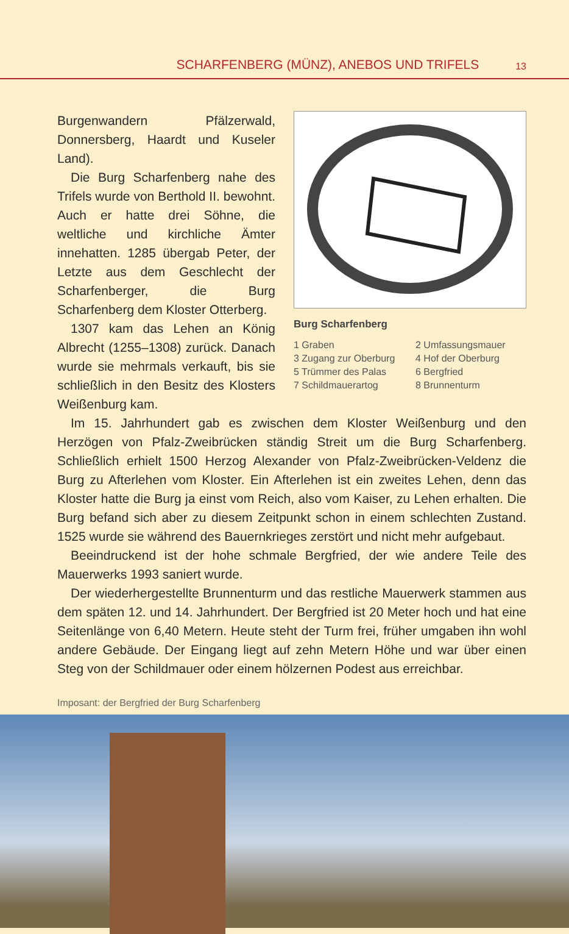SCHARFENBERG (MÜNZ), ANEBOS UND TRIFELS 13
Burg Scharfenberg
1 Graben 2 Umfassungsmauer 3 Zugang zur Oberburg 4 Hof der Oberburg 5 Trümmer des Palas 6 Bergfried 7 Schildmauerartog 8 Brunnenturm
Burgenwandern Pfälzerwald, Donnersberg, Haardt und Kuseler Land).
Die Burg Scharfenberg nahe des Trifels wurde von Berthold II. bewohnt. Auch er hatte drei Söhne, die weltliche und kirchliche Ämter innehatten. 1285 übergab Peter, der Letzte aus dem Geschlecht der Scharfenberger, die Burg Scharfenberg dem Kloster Otterberg.
1307 kam das Lehen an König Albrecht (1255–1308) zurück. Danach wurde sie mehrmals verkauft, bis sie schließlich in den Besitz des Klosters Weißenburg kam.
Im 15. Jahrhundert gab es zwischen dem Kloster Weißenburg und den Herzögen von Pfalz-Zweibrücken ständig Streit um die Burg Scharfenberg. Schließlich erhielt 1500 Herzog Alexander von Pfalz-Zweibrücken-Veldenz die Burg zu Afterlehen vom Kloster. Ein Afterlehen ist ein zweites Lehen, denn das Kloster hatte die Burg ja einst vom Reich, also vom Kaiser, zu Lehen erhalten. Die Burg befand sich aber zu diesem Zeitpunkt schon in einem schlechten Zustand. 1525 wurde sie während des Bauernkrieges zerstört und nicht mehr aufgebaut.
Beeindruckend ist der hohe schmale Bergfried, der wie andere Teile des Mauerwerks 1993 saniert wurde.
Der wiederhergestellte Brunnenturm und das restliche Mauerwerk stammen aus dem späten 12. und 14. Jahrhundert. Der Bergfried ist 20 Meter hoch und hat eine Seitenlänge von 6,40 Metern. Heute steht der Turm frei, früher umgaben ihn wohl andere Gebäude. Der Eingang liegt auf zehn Metern Höhe und war über einen Steg von der Schildmauer oder einem hölzernen Podest aus erreichbar.
Imposant: der Bergfried der Burg Scharfenberg